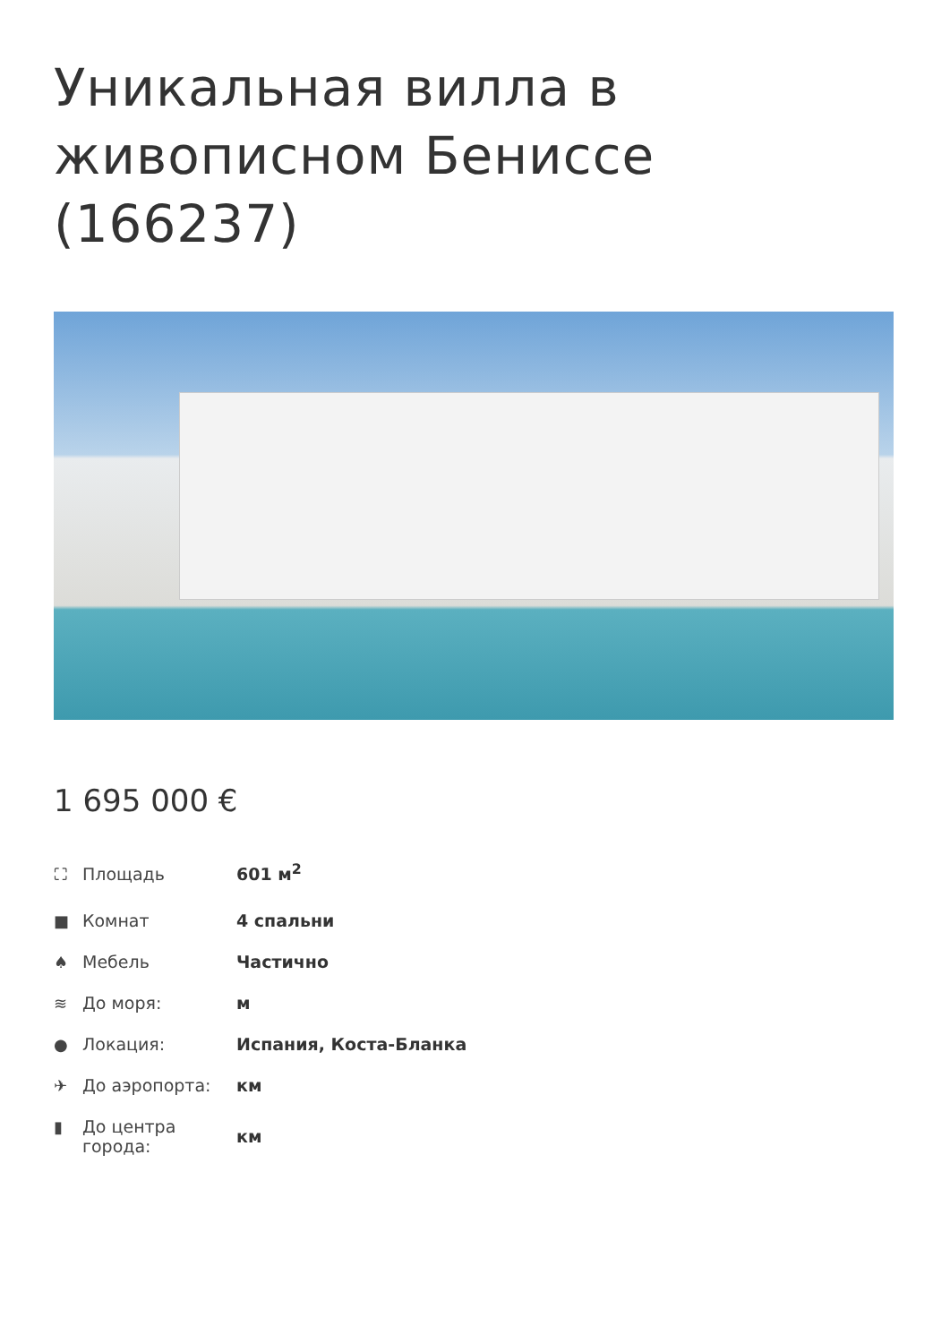Уникальная вилла в живописном Бениссе (166237)
1 695 000 €
| ⛶ Площадь | 601 м<sup>2</sup> |
| ■ Комнат | 4 спальни |
| ♠ Мебель | Частично |
| ≋ До моря: | м |
| ● Локация: | Испания, Коста-Бланка |
| ✈ До аэропорта: | км |
| ▮ До центра города: | км |